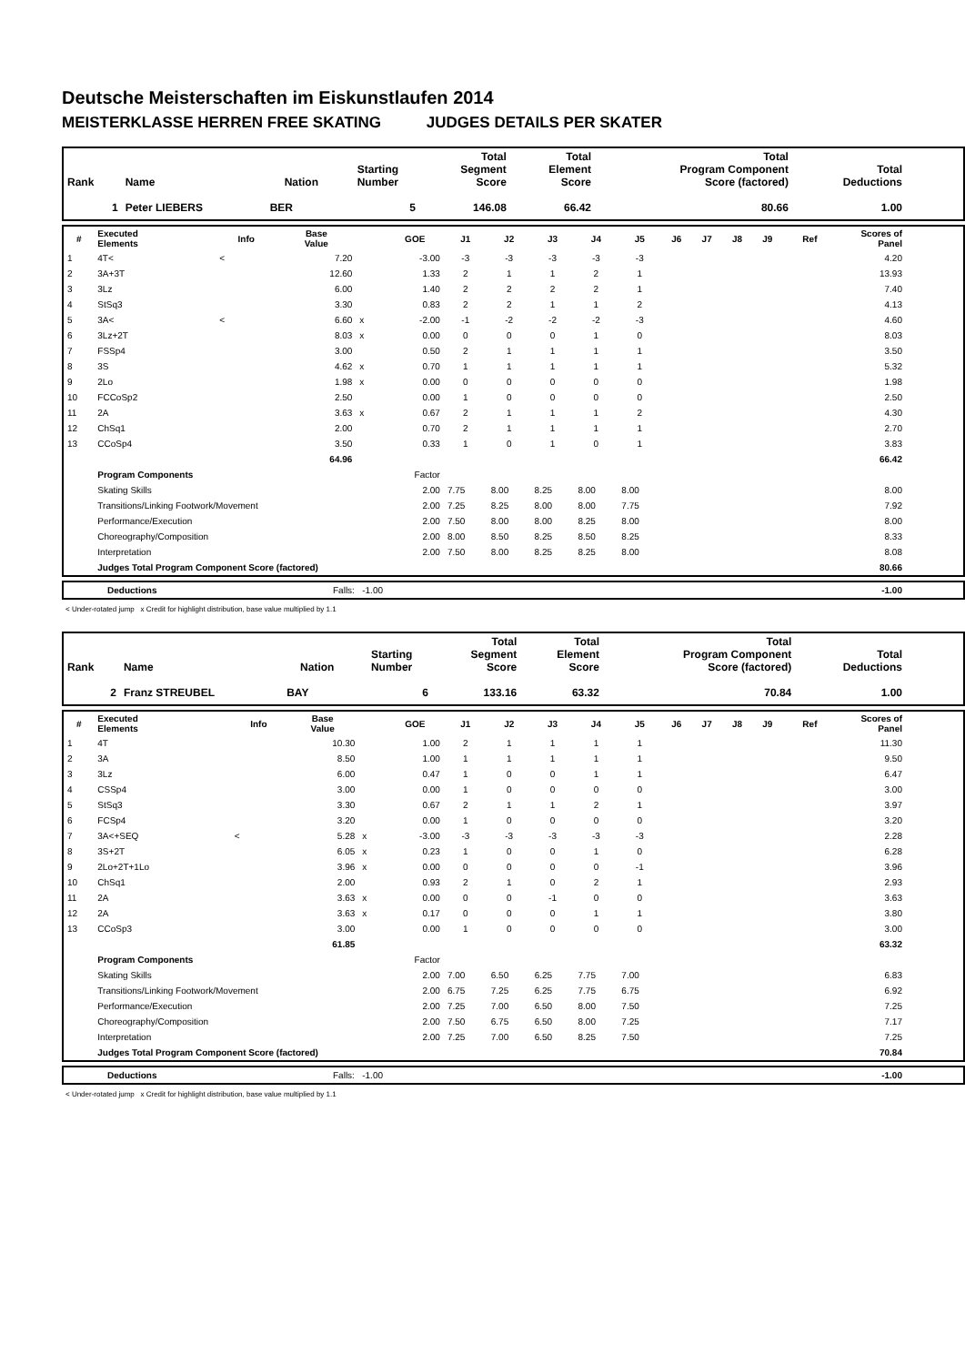Deutsche Meisterschaften im Eiskunstlaufen 2014
MEISTERKLASSE HERREN FREE SKATING JUDGES DETAILS PER SKATER
| Rank | Name | Nation | Starting Number | Total Segment Score | Total Element Score | Total Program Component Score (factored) | Total Deductions |
| --- | --- | --- | --- | --- | --- | --- | --- |
| 1 | Peter LIEBERS | BER | 5 | 146.08 | 66.42 | 80.66 | 1.00 |
| # | Executed Elements | Info | Base Value | | GOE | J1 | J2 | J3 | J4 | J5 | J6 | J7 | J8 | J9 | Ref | Scores of Panel |
| --- | --- | --- | --- | --- | --- | --- | --- | --- | --- | --- | --- | --- | --- | --- | --- | --- |
| 1 | 4T< | < | 7.20 | | -3.00 | -3 | -3 | -3 | -3 | -3 | | | | | | 4.20 |
| 2 | 3A+3T | | 12.60 | | 1.33 | 2 | 1 | 1 | 2 | 1 | | | | | | 13.93 |
| 3 | 3Lz | | 6.00 | | 1.40 | 2 | 2 | 2 | 2 | 1 | | | | | | 7.40 |
| 4 | StSq3 | | 3.30 | | 0.83 | 2 | 2 | 1 | 1 | 2 | | | | | | 4.13 |
| 5 | 3A< | < | 6.60 | x | -2.00 | -1 | -2 | -2 | -2 | -3 | | | | | | 4.60 |
| 6 | 3Lz+2T | | 8.03 | x | 0.00 | 0 | 0 | 0 | 1 | 0 | | | | | | 8.03 |
| 7 | FSSp4 | | 3.00 | | 0.50 | 2 | 1 | 1 | 1 | 1 | | | | | | 3.50 |
| 8 | 3S | | 4.62 | x | 0.70 | 1 | 1 | 1 | 1 | 1 | | | | | | 5.32 |
| 9 | 2Lo | | 1.98 | x | 0.00 | 0 | 0 | 0 | 0 | 0 | | | | | | 1.98 |
| 10 | FCCoSp2 | | 2.50 | | 0.00 | 1 | 0 | 0 | 0 | 0 | | | | | | 2.50 |
| 11 | 2A | | 3.63 | x | 0.67 | 2 | 1 | 1 | 1 | 2 | | | | | | 4.30 |
| 12 | ChSq1 | | 2.00 | | 0.70 | 2 | 1 | 1 | 1 | 1 | | | | | | 2.70 |
| 13 | CCoSp4 | | 3.50 | | 0.33 | 1 | 0 | 1 | 0 | 1 | | | | | | 3.83 |
| | | | 64.96 | | | | | | | | | | | | | 66.42 |
| | Program Components | | | | Factor | | | | | | | | | | | |
| | Skating Skills | | | | 2.00 | 7.75 | 8.00 | 8.25 | 8.00 | 8.00 | | | | | | 8.00 |
| | Transitions/Linking Footwork/Movement | | | | 2.00 | 7.25 | 8.25 | 8.00 | 8.00 | 7.75 | | | | | | 7.92 |
| | Performance/Execution | | | | 2.00 | 7.50 | 8.00 | 8.00 | 8.25 | 8.00 | | | | | | 8.00 |
| | Choreography/Composition | | | | 2.00 | 8.00 | 8.50 | 8.25 | 8.50 | 8.25 | | | | | | 8.33 |
| | Interpretation | | | | 2.00 | 7.50 | 8.00 | 8.25 | 8.25 | 8.00 | | | | | | 8.08 |
| | Judges Total Program Component Score (factored) | | | | | | | | | | | | | | | 80.66 |
| | Deductions | Falls: -1.00 | -1.00 |
< Under-rotated jump x Credit for highlight distribution, base value multiplied by 1.1
| Rank | Name | Nation | Starting Number | Total Segment Score | Total Element Score | Total Program Component Score (factored) | Total Deductions |
| --- | --- | --- | --- | --- | --- | --- | --- |
| 2 | Franz STREUBEL | BAY | 6 | 133.16 | 63.32 | 70.84 | 1.00 |
| # | Executed Elements | Info | Base Value | | GOE | J1 | J2 | J3 | J4 | J5 | J6 | J7 | J8 | J9 | Ref | Scores of Panel |
| --- | --- | --- | --- | --- | --- | --- | --- | --- | --- | --- | --- | --- | --- | --- | --- | --- |
| 1 | 4T | | 10.30 | | 1.00 | 2 | 1 | 1 | 1 | 1 | | | | | | 11.30 |
| 2 | 3A | | 8.50 | | 1.00 | 1 | 1 | 1 | 1 | 1 | | | | | | 9.50 |
| 3 | 3Lz | | 6.00 | | 0.47 | 1 | 0 | 0 | 1 | 1 | | | | | | 6.47 |
| 4 | CSSp4 | | 3.00 | | 0.00 | 1 | 0 | 0 | 0 | 0 | | | | | | 3.00 |
| 5 | StSq3 | | 3.30 | | 0.67 | 2 | 1 | 1 | 2 | 1 | | | | | | 3.97 |
| 6 | FCSp4 | | 3.20 | | 0.00 | 1 | 0 | 0 | 0 | 0 | | | | | | 3.20 |
| 7 | 3A<+SEQ | < | 5.28 | x | -3.00 | -3 | -3 | -3 | -3 | -3 | | | | | | 2.28 |
| 8 | 3S+2T | | 6.05 | x | 0.23 | 1 | 0 | 0 | 1 | 0 | | | | | | 6.28 |
| 9 | 2Lo+2T+1Lo | | 3.96 | x | 0.00 | 0 | 0 | 0 | 0 | -1 | | | | | | 3.96 |
| 10 | ChSq1 | | 2.00 | | 0.93 | 2 | 1 | 0 | 2 | 1 | | | | | | 2.93 |
| 11 | 2A | | 3.63 | x | 0.00 | 0 | 0 | -1 | 0 | 0 | | | | | | 3.63 |
| 12 | 2A | | 3.63 | x | 0.17 | 0 | 0 | 0 | 1 | 1 | | | | | | 3.80 |
| 13 | CCoSp3 | | 3.00 | | 0.00 | 1 | 0 | 0 | 0 | 0 | | | | | | 3.00 |
| | | | 61.85 | | | | | | | | | | | | | 63.32 |
| | Program Components | | | | Factor | | | | | | | | | | | |
| | Skating Skills | | | | 2.00 | 7.00 | 6.50 | 6.25 | 7.75 | 7.00 | | | | | | 6.83 |
| | Transitions/Linking Footwork/Movement | | | | 2.00 | 6.75 | 7.25 | 6.25 | 7.75 | 6.75 | | | | | | 6.92 |
| | Performance/Execution | | | | 2.00 | 7.25 | 7.00 | 6.50 | 8.00 | 7.50 | | | | | | 7.25 |
| | Choreography/Composition | | | | 2.00 | 7.50 | 6.75 | 6.50 | 8.00 | 7.25 | | | | | | 7.17 |
| | Interpretation | | | | 2.00 | 7.25 | 7.00 | 6.50 | 8.25 | 7.50 | | | | | | 7.25 |
| | Judges Total Program Component Score (factored) | | | | | | | | | | | | | | | 70.84 |
| | Deductions | Falls: -1.00 | -1.00 |
< Under-rotated jump x Credit for highlight distribution, base value multiplied by 1.1